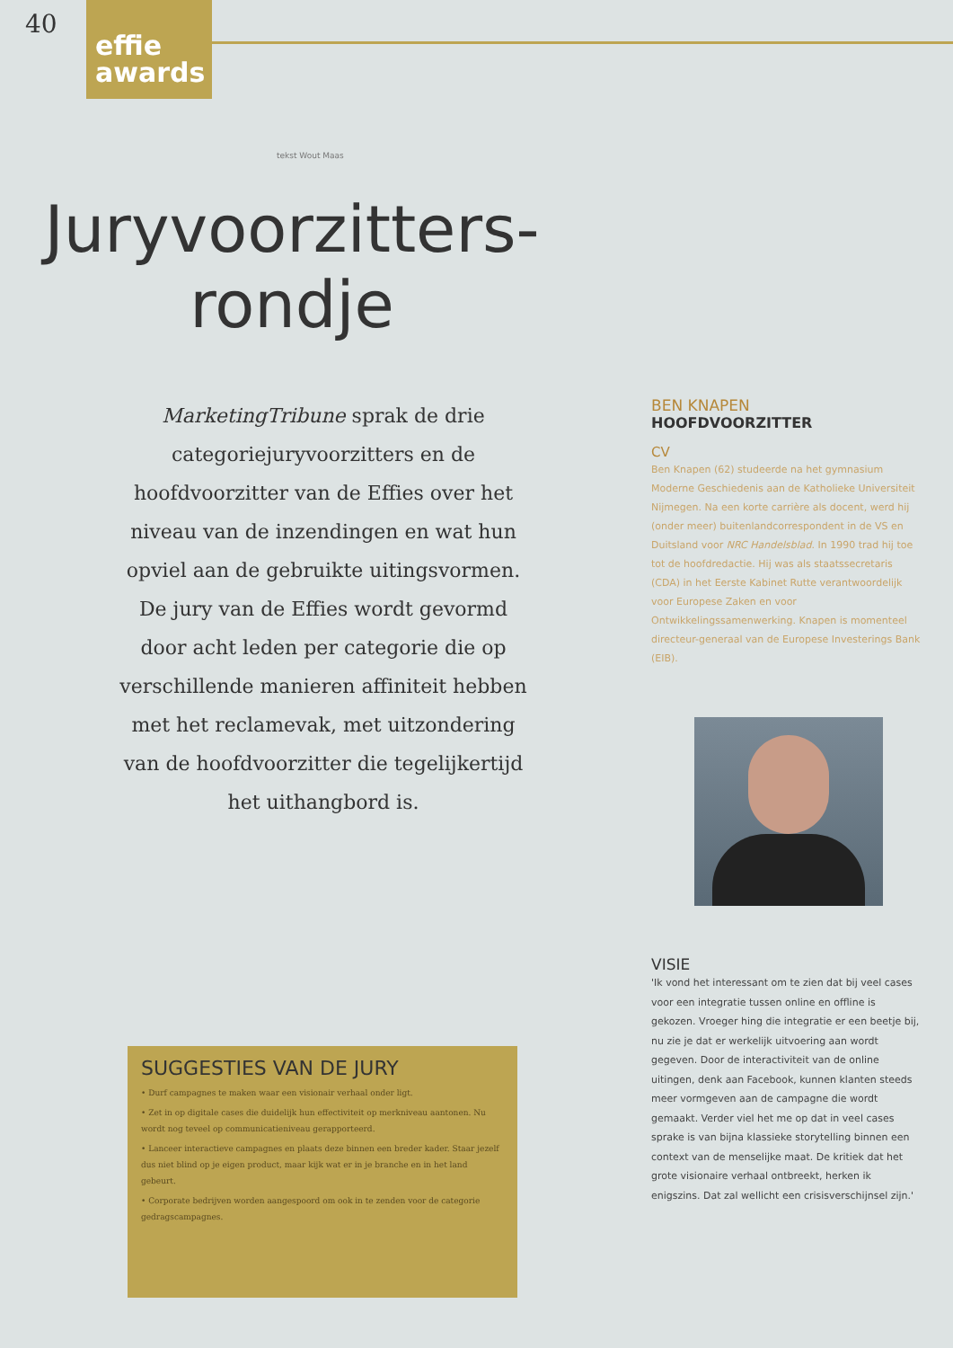40
effie
awards
tekst Wout Maas
Juryvoorzitters-
rondje
MarketingTribune sprak de drie categoriejuryvoorzitters en de hoofdvoorzitter van de Effies over het niveau van de inzendingen en wat hun opviel aan de gebruikte uitingsvormen. De jury van de Effies wordt gevormd door acht leden per categorie die op verschillende manieren affiniteit hebben met het reclamevak, met uitzondering van de hoofdvoorzitter die tegelijkertijd het uithangbord is.
SUGGESTIES VAN DE JURY
• Durf campagnes te maken waar een visionair verhaal onder ligt.
• Zet in op digitale cases die duidelijk hun effectiviteit op merkniveau aantonen. Nu wordt nog teveel op communicatieniveau gerapporteerd.
• Lanceer interactieve campagnes en plaats deze binnen een breder kader. Staar jezelf dus niet blind op je eigen product, maar kijk wat er in je branche en in het land gebeurt.
• Corporate bedrijven worden aangespoord om ook in te zenden voor de categorie gedragscampagnes.
BEN KNAPEN
HOOFDVOORZITTER
CV
Ben Knapen (62) studeerde na het gymnasium Moderne Geschiedenis aan de Katholieke Universiteit Nijmegen. Na een korte carrière als docent, werd hij (onder meer) buitenlandcorrespondent in de VS en Duitsland voor NRC Handelsblad. In 1990 trad hij toe tot de hoofdredactie. Hij was als staatssecretaris (CDA) in het Eerste Kabinet Rutte verantwoordelijk voor Europese Zaken en voor Ontwikkelingssamenwerking. Knapen is momenteel directeur-generaal van de Europese Investerings Bank (EIB).
VISIE
'Ik vond het interessant om te zien dat bij veel cases voor een integratie tussen online en offline is gekozen. Vroeger hing die integratie er een beetje bij, nu zie je dat er werkelijk uitvoering aan wordt gegeven. Door de interactiviteit van de online uitingen, denk aan Facebook, kunnen klanten steeds meer vormgeven aan de campagne die wordt gemaakt. Verder viel het me op dat in veel cases sprake is van bijna klassieke storytelling binnen een context van de menselijke maat. De kritiek dat het grote visionaire verhaal ontbreekt, herken ik enigszins. Dat zal wellicht een crisisverschijnsel zijn.'